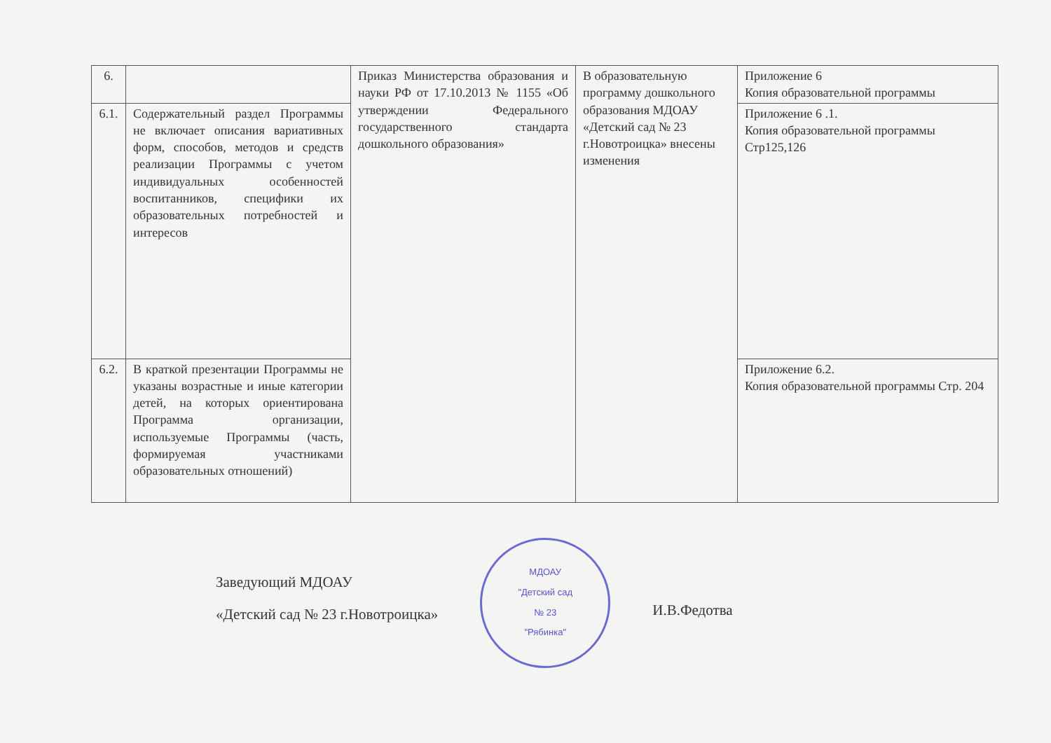| 6. | | Приказ Министерства образования и науки РФ от 17.10.2013 № 1155 «Об утверждении Федерального государственного стандарта дошкольного образования» | В образовательную программу дошкольного образования МДОАУ «Детский сад № 23 г.Новотроицка» внесены изменения | Приложение 6 Копия образовательной программы |
| 6.1. | Содержательный раздел Программы не включает описания вариативных форм, способов, методов и средств реализации Программы с учетом индивидуальных особенностей воспитанников, специфики их образовательных потребностей и интересов | | | Приложение 6 .1. Копия образовательной программы Стр125,126 |
| 6.2. | В краткой презентации Программы не указаны возрастные и иные категории детей, на которых ориентирована Программа организации, используемые Программы (часть, формируемая участниками образовательных отношений) | | | Приложение 6.2. Копия образовательной программы Стр. 204 |
Заведующий МДОАУ
«Детский сад № 23 г.Новотроицка»
МДОАУ
"Детский сад
№ 23
"Рябинка"
И.В.Федотва